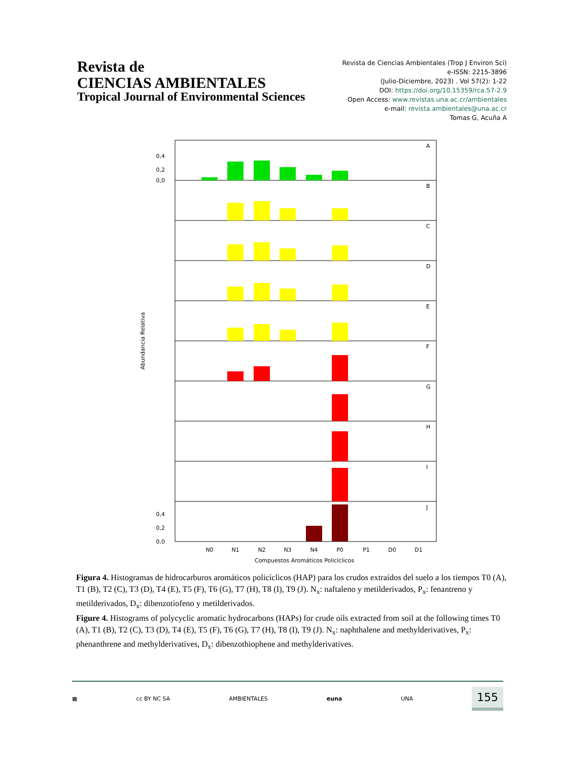Revista de
CIENCIAS AMBIENTALES
Tropical Journal of Environmental Sciences
Revista de Ciencias Ambientales (Trop J Environ Sci)
e-ISSN: 2215-3896
(Julio-Diciembre, 2023) . Vol 57(2): 1-22
DOI: https://doi.org/10.15359/rca.57-2.9
Open Access: www.revistas.una.ac.cr/ambientales
e-mail: revista.ambientales@una.ac.cr
Tomas G, Acuña A
Abundancia Relativa
A
B
C
D
E
F
G
H
I
J
0,4
0,2
0,0
0,4
0,2
0,0
N0
N1
N2
N3
N4
P0
P1
D0
D1
Compuestos Aromáticos Policíclicos
Figura 4. Histogramas de hidrocarburos aromáticos policíclicos (HAP) para los crudos extraídos del suelo a los tiempos T0 (A), T1 (B), T2 (C), T3 (D), T4 (E), T5 (F), T6 (G), T7 (H), T8 (I), T9 (J). N<sub>x</sub>: naftaleno y metilderivados, P<sub>x</sub>: fenantreno y metilderivados, D<sub>x</sub>: dibenzotiofeno y metilderivados.
Figure 4. Histograms of polycyclic aromatic hydrocarbons (HAPs) for crude oils extracted from soil at the following times T0 (A), T1 (B), T2 (C), T3 (D), T4 (E), T5 (F), T6 (G), T7 (H), T8 (I), T9 (J). N<sub>x</sub>: naphthalene and methylderivatives, P<sub>x</sub>: phenanthrene and methylderivatives, D<sub>x</sub>: dibenzothiophene and methylderivatives.
▦ cc BY NC SA AMBIENTALES euna UNA 155